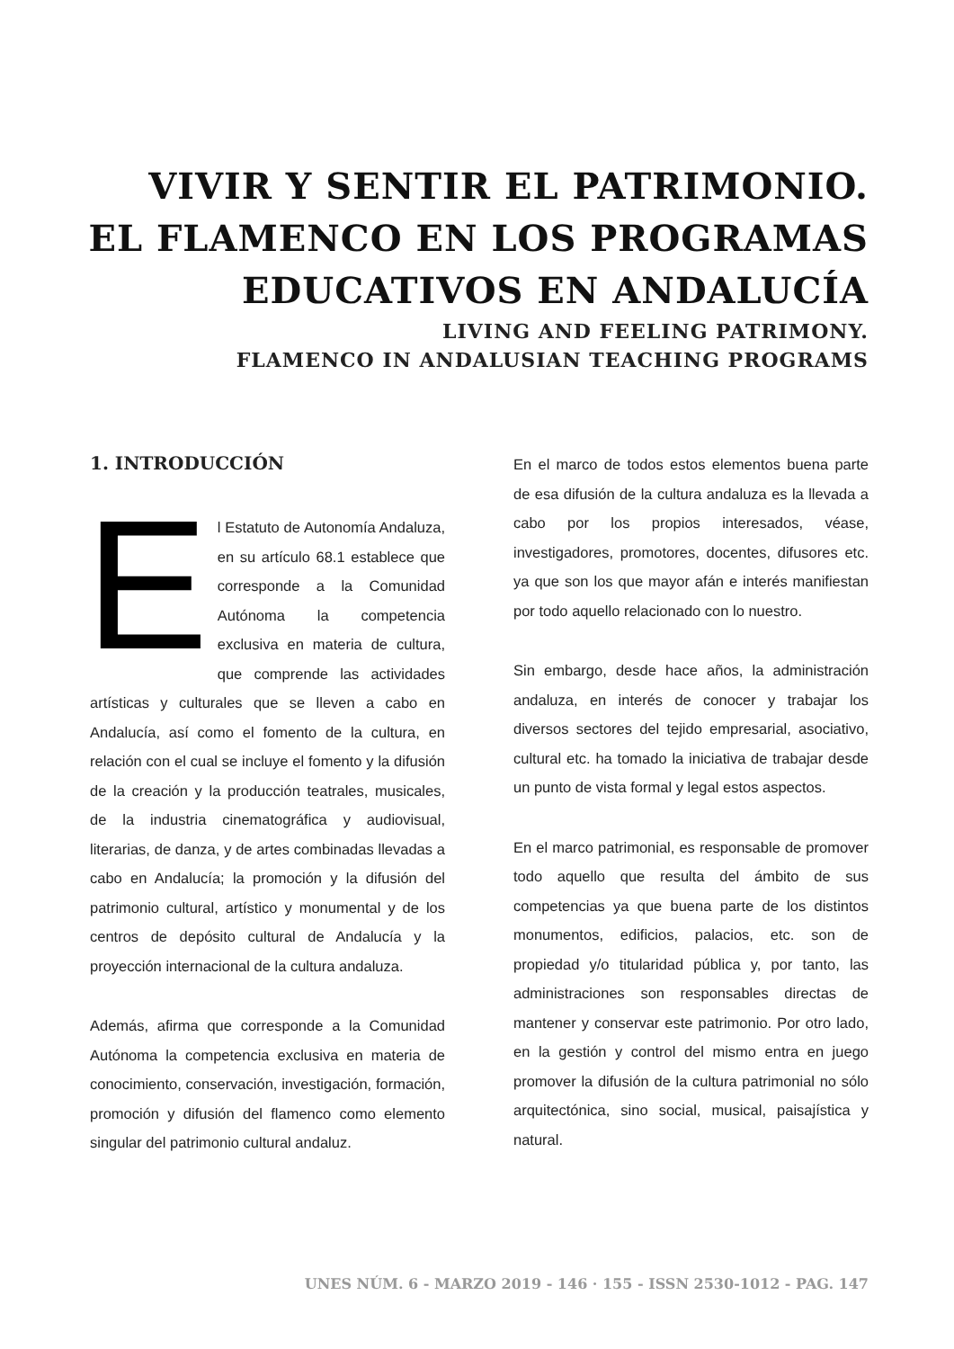VIVIR Y SENTIR EL PATRIMONIO.
EL FLAMENCO EN LOS PROGRAMAS
EDUCATIVOS EN ANDALUCÍA
LIVING AND FEELING PATRIMONY.
FLAMENCO IN ANDALUSIAN TEACHING PROGRAMS
1. INTRODUCCIÓN
El Estatuto de Autonomía Andaluza, en su artículo 68.1 establece que corresponde a la Comunidad Autónoma la competencia exclusiva en materia de cultura, que comprende las actividades artísticas y culturales que se lleven a cabo en Andalucía, así como el fomento de la cultura, en relación con el cual se incluye el fomento y la difusión de la creación y la producción teatrales, musicales, de la industria cinematográfica y audiovisual, literarias, de danza, y de artes combinadas llevadas a cabo en Andalucía; la promoción y la difusión del patrimonio cultural, artístico y monumental y de los centros de depósito cultural de Andalucía y la proyección internacional de la cultura andaluza.
Además, afirma que corresponde a la Comunidad Autónoma la competencia exclusiva en materia de conocimiento, conservación, investigación, formación, promoción y difusión del flamenco como elemento singular del patrimonio cultural andaluz.
En el marco de todos estos elementos buena parte de esa difusión de la cultura andaluza es la llevada a cabo por los propios interesados, véase, investigadores, promotores, docentes, difusores etc. ya que son los que mayor afán e interés manifiestan por todo aquello relacionado con lo nuestro.
Sin embargo, desde hace años, la administración andaluza, en interés de conocer y trabajar los diversos sectores del tejido empresarial, asociativo, cultural etc. ha tomado la iniciativa de trabajar desde un punto de vista formal y legal estos aspectos.
En el marco patrimonial, es responsable de promover todo aquello que resulta del ámbito de sus competencias ya que buena parte de los distintos monumentos, edificios, palacios, etc. son de propiedad y/o titularidad pública y, por tanto, las administraciones son responsables directas de mantener y conservar este patrimonio. Por otro lado, en la gestión y control del mismo entra en juego promover la difusión de la cultura patrimonial no sólo arquitectónica, sino social, musical, paisajística y natural.
UNES NÚM. 6 - MARZO 2019 - 146 · 155 - ISSN 2530-1012 - PAG. 147